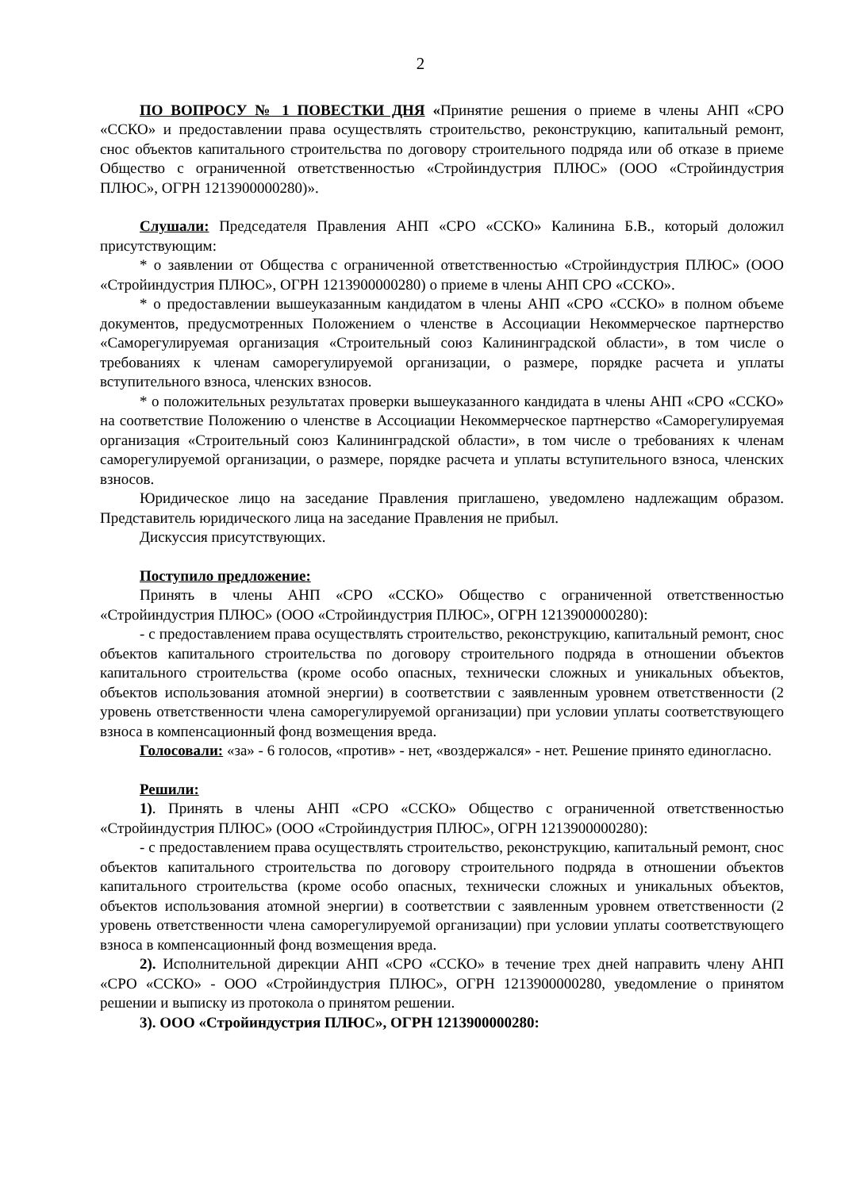2
ПО ВОПРОСУ № 1 ПОВЕСТКИ ДНЯ «Принятие решения о приеме в члены АНП «СРО «ССКО» и предоставлении права осуществлять строительство, реконструкцию, капитальный ремонт, снос объектов капитального строительства по договору строительного подряда или об отказе в приеме Общество с ограниченной ответственностью «Стройиндустрия ПЛЮС» (ООО «Стройиндустрия ПЛЮС», ОГРН 1213900000280)».
Слушали: Председателя Правления АНП «СРО «ССКО» Калинина Б.В., который доложил присутствующим:
* о заявлении от Общества с ограниченной ответственностью «Стройиндустрия ПЛЮС» (ООО «Стройиндустрия ПЛЮС», ОГРН 1213900000280) о приеме в члены АНП СРО «ССКО».
* о предоставлении вышеуказанным кандидатом в члены АНП «СРО «ССКО» в полном объеме документов, предусмотренных Положением о членстве в Ассоциации Некоммерческое партнерство «Саморегулируемая организация «Строительный союз Калининградской области», в том числе о требованиях к членам саморегулируемой организации, о размере, порядке расчета и уплаты вступительного взноса, членских взносов.
* о положительных результатах проверки вышеуказанного кандидата в члены АНП «СРО «ССКО» на соответствие Положению о членстве в Ассоциации Некоммерческое партнерство «Саморегулируемая организация «Строительный союз Калининградской области», в том числе о требованиях к членам саморегулируемой организации, о размере, порядке расчета и уплаты вступительного взноса, членских взносов.
Юридическое лицо на заседание Правления приглашено, уведомлено надлежащим образом. Представитель юридического лица на заседание Правления не прибыл.
Дискуссия присутствующих.
Поступило предложение:
Принять в члены АНП «СРО «ССКО» Общество с ограниченной ответственностью «Стройиндустрия ПЛЮС» (ООО «Стройиндустрия ПЛЮС», ОГРН 1213900000280):
- с предоставлением права осуществлять строительство, реконструкцию, капитальный ремонт, снос объектов капитального строительства по договору строительного подряда в отношении объектов капитального строительства (кроме особо опасных, технически сложных и уникальных объектов, объектов использования атомной энергии) в соответствии с заявленным уровнем ответственности (2 уровень ответственности члена саморегулируемой организации) при условии уплаты соответствующего взноса в компенсационный фонд возмещения вреда.
Голосовали: «за» - 6 голосов, «против» - нет, «воздержался» - нет. Решение принято единогласно.
Решили:
1). Принять в члены АНП «СРО «ССКО» Общество с ограниченной ответственностью «Стройиндустрия ПЛЮС» (ООО «Стройиндустрия ПЛЮС», ОГРН 1213900000280):
- с предоставлением права осуществлять строительство, реконструкцию, капитальный ремонт, снос объектов капитального строительства по договору строительного подряда в отношении объектов капитального строительства (кроме особо опасных, технически сложных и уникальных объектов, объектов использования атомной энергии) в соответствии с заявленным уровнем ответственности (2 уровень ответственности члена саморегулируемой организации) при условии уплаты соответствующего взноса в компенсационный фонд возмещения вреда.
2). Исполнительной дирекции АНП «СРО «ССКО» в течение трех дней направить члену АНП «СРО «ССКО» - ООО «Стройиндустрия ПЛЮС», ОГРН 1213900000280, уведомление о принятом решении и выписку из протокола о принятом решении.
3). ООО «Стройиндустрия ПЛЮС», ОГРН 1213900000280: